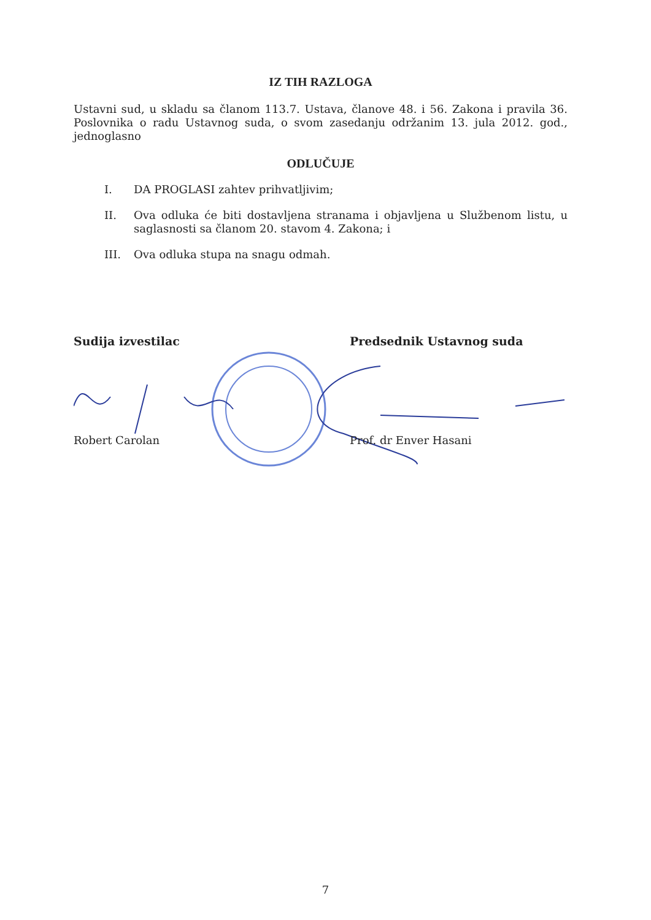IZ TIH RAZLOGA
Ustavni sud, u skladu sa članom 113.7. Ustava, članove 48. i 56. Zakona i pravila 36. Poslovnika o radu Ustavnog suda, o svom zasedanju održanim 13. jula 2012. god., jednoglasno
ODLUČUJE
I. DA PROGLASI zahtev prihvatljivim;
II. Ova odluka će biti dostavljena stranama i objavljena u Službenom listu, u saglasnosti sa članom 20. stavom 4. Zakona; i
III. Ova odluka stupa na snagu odmah.
Sudija izvestilac Predsednik Ustavnog suda
Robert Carolan Prof. dr Enver Hasani
7